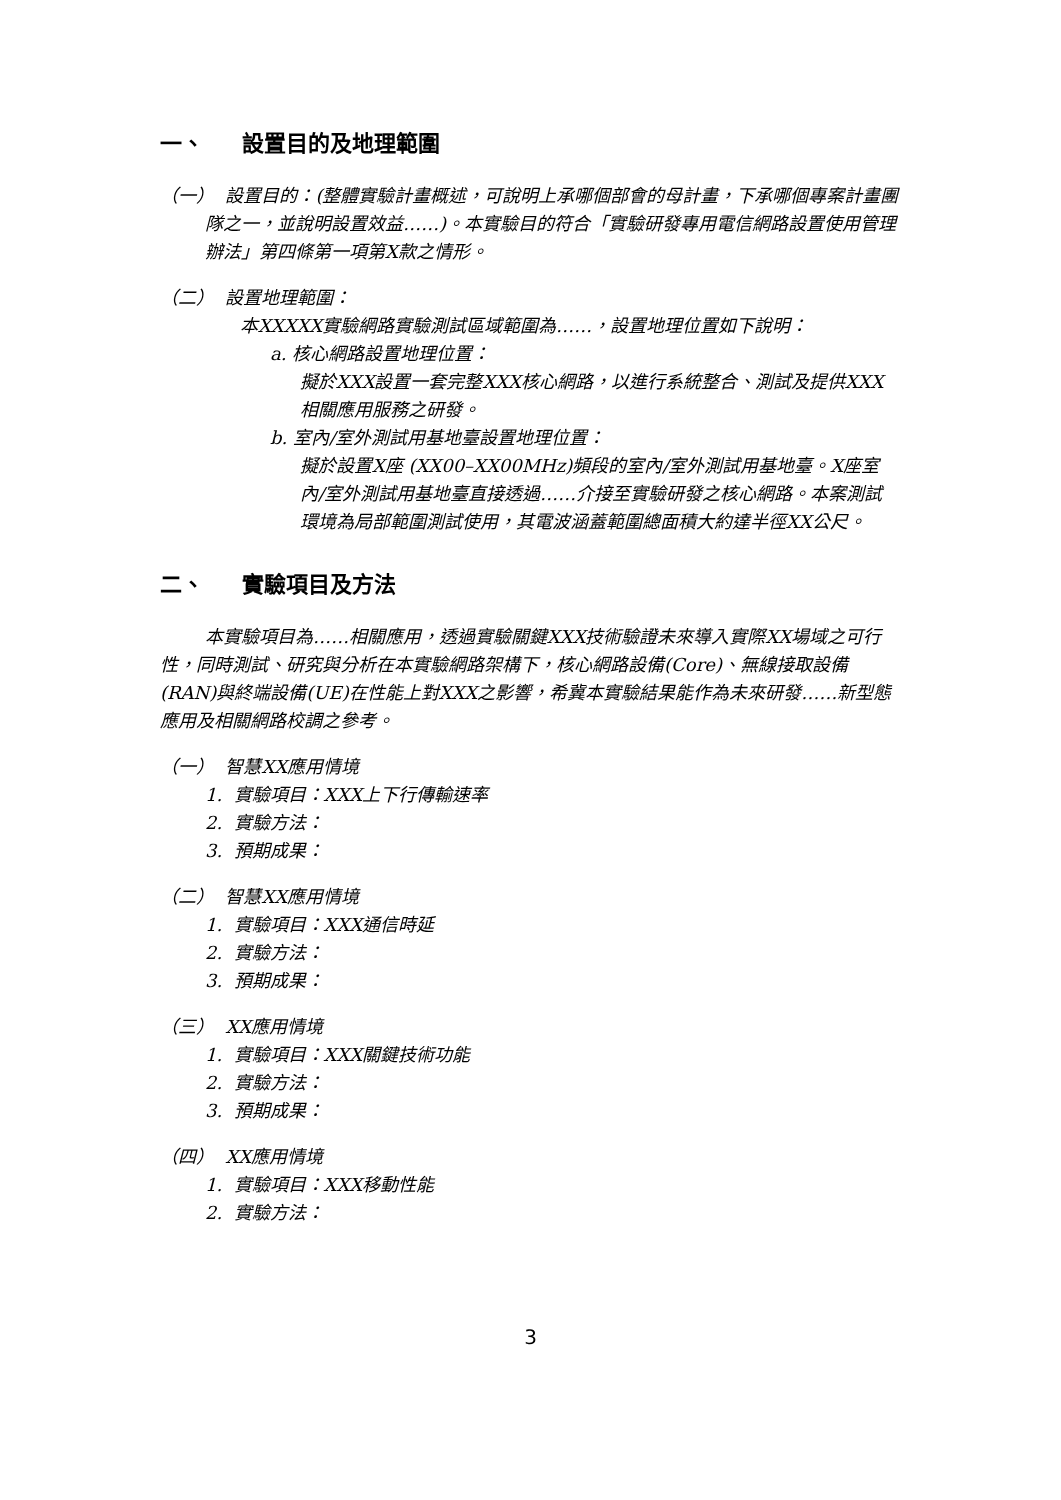一、 設置目的及地理範圍
（一） 設置目的：(整體實驗計畫概述，可說明上承哪個部會的母計畫，下承哪個專案計畫團隊之一，並說明設置效益……)。本實驗目的符合「實驗研發專用電信網路設置使用管理辦法」第四條第一項第X款之情形。
（二） 設置地理範圍：
本XXXXX實驗網路實驗測試區域範圍為……，設置地理位置如下說明：
a. 核心網路設置地理位置：
擬於XXX設置一套完整XXX核心網路，以進行系統整合、測試及提供XXX相關應用服務之研發。
b. 室內/室外測試用基地臺設置地理位置：
擬於設置X座 (XX00–XX00MHz)頻段的室內/室外測試用基地臺。X座室內/室外測試用基地臺直接透過……介接至實驗研發之核心網路。本案測試環境為局部範圍測試使用，其電波涵蓋範圍總面積大約達半徑XX公尺。
二、 實驗項目及方法
本實驗項目為……相關應用，透過實驗關鍵XXX技術驗證未來導入實際XX場域之可行性，同時測試、研究與分析在本實驗網路架構下，核心網路設備(Core)、無線接取設備(RAN)與終端設備(UE)在性能上對XXX之影響，希冀本實驗結果能作為未來研發……新型態應用及相關網路校調之參考。
（一） 智慧XX應用情境
1. 實驗項目：XXX上下行傳輸速率
2. 實驗方法：
3. 預期成果：
（二） 智慧XX應用情境
1. 實驗項目：XXX通信時延
2. 實驗方法：
3. 預期成果：
（三） XX應用情境
1. 實驗項目：XXX關鍵技術功能
2. 實驗方法：
3. 預期成果：
（四） XX應用情境
1. 實驗項目：XXX移動性能
2. 實驗方法：
3